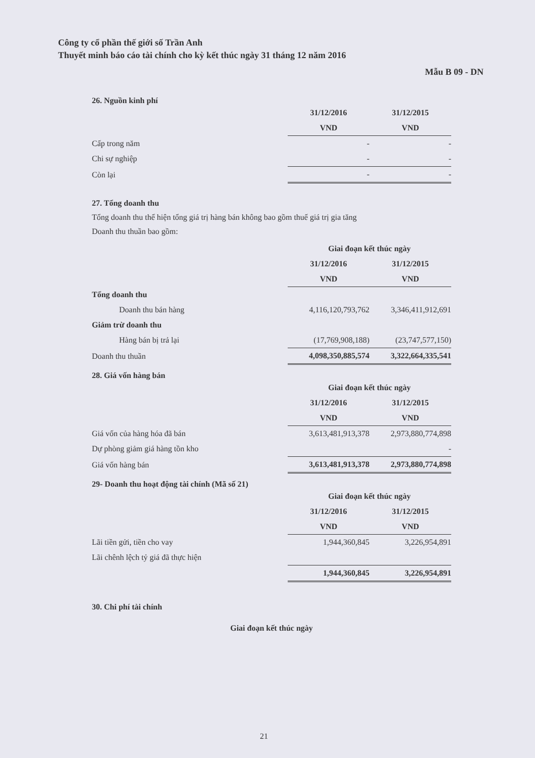Công ty cổ phần thế giới số Trần Anh
Thuyết minh báo cáo tài chính cho kỳ kết thúc ngày 31 tháng 12 năm 2016
Mẫu B 09 - DN
26. Nguồn kinh phí
| | 31/12/2016 | 31/12/2015 |
| | VND | VND |
| Cấp trong năm | - | - |
| Chi sự nghiệp | - | - |
| Còn lại | - | - |
27. Tổng doanh thu
Tổng doanh thu thể hiện tổng giá trị hàng bán không bao gồm thuế giá trị gia tăng
Doanh thu thuần bao gồm:
| | Giai đoạn kết thúc ngày | |
| | 31/12/2016 | 31/12/2015 |
| | VND | VND |
| Tổng doanh thu | | |
| Doanh thu bán hàng | 4,116,120,793,762 | 3,346,411,912,691 |
| Giảm trừ doanh thu | | |
| Hàng bán bị trả lại | (17,769,908,188) | (23,747,577,150) |
| Doanh thu thuần | 4,098,350,885,574 | 3,322,664,335,541 |
28. Giá vốn hàng bán
| | Giai đoạn kết thúc ngày | |
| | 31/12/2016 | 31/12/2015 |
| | VND | VND |
| Giá vốn của hàng hóa đã bán | 3,613,481,913,378 | 2,973,880,774,898 |
| Dự phòng giảm giá hàng tồn kho | | - |
| Giá vốn hàng bán | 3,613,481,913,378 | 2,973,880,774,898 |
29- Doanh thu hoạt động tài chính (Mã số 21)
| | Giai đoạn kết thúc ngày | |
| | 31/12/2016 | 31/12/2015 |
| | VND | VND |
| Lãi tiền gửi, tiền cho vay | 1,944,360,845 | 3,226,954,891 |
| Lãi chênh lệch tỷ giá đã thực hiện | | |
| | 1,944,360,845 | 3,226,954,891 |
30. Chi phí tài chính
| | Giai đoạn kết thúc ngày |
21